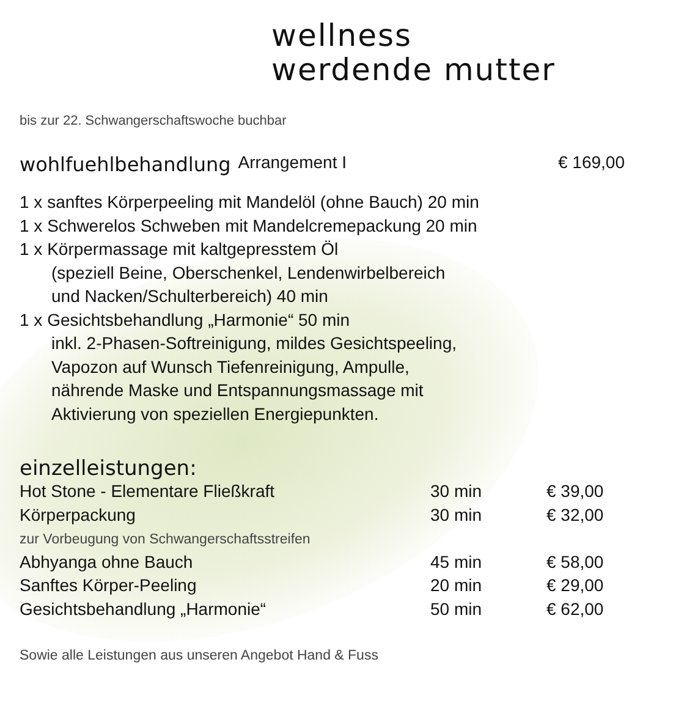wellness
werdende mutter
bis zur 22. Schwangerschaftswoche buchbar
wohlfuehlbehandlung Arrangement I € 169,00
1 x sanftes Körperpeeling mit Mandelöl (ohne Bauch) 20 min
1 x Schwerelos Schweben mit Mandelcremepackung 20 min
1 x Körpermassage mit kaltgepresstem Öl
(speziell Beine, Oberschenkel, Lendenwirbelbereich
und Nacken/Schulterbereich) 40 min
1 x Gesichtsbehandlung „Harmonie“ 50 min
inkl. 2-Phasen-Softreinigung, mildes Gesichtspeeling,
Vapozon auf Wunsch Tiefenreinigung, Ampulle,
nährende Maske und Entspannungsmassage mit
Aktivierung von speziellen Energiepunkten.
einzelleistungen:
| Hot Stone - Elementare Fließkraft | 30 min | € 39,00 |
| Körperpackung | 30 min | € 32,00 |
| zur Vorbeugung von Schwangerschaftsstreifen | | |
| Abhyanga ohne Bauch | 45 min | € 58,00 |
| Sanftes Körper-Peeling | 20 min | € 29,00 |
| Gesichtsbehandlung „Harmonie“ | 50 min | € 62,00 |
Sowie alle Leistungen aus unseren Angebot Hand & Fuss